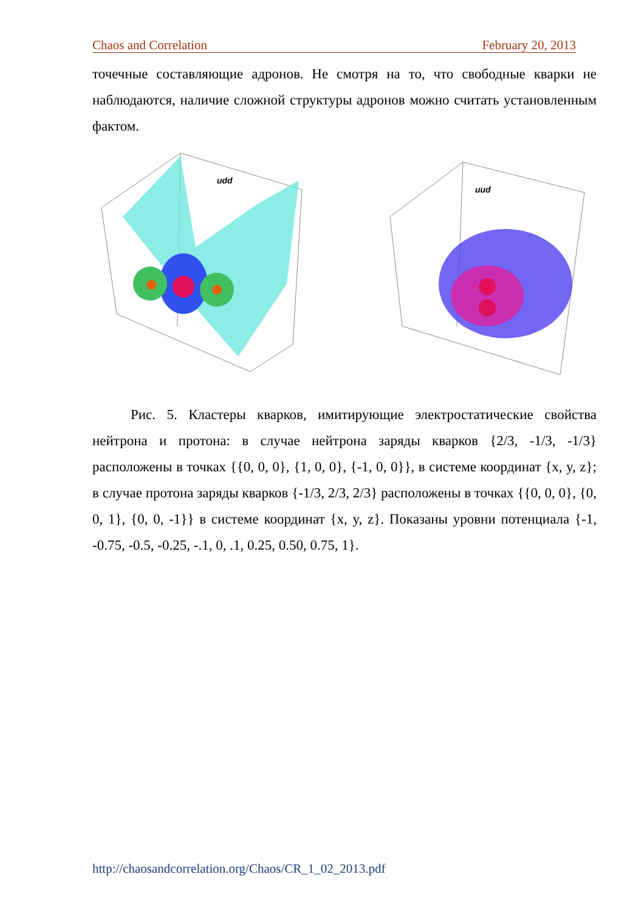Chaos and Correlation February 20, 2013
точечные составляющие адронов. Не смотря на то, что свободные кварки не наблюдаются, наличие сложной структуры адронов можно считать установленным фактом.
udd
uud
Рис. 5. Кластеры кварков, имитирующие электростатические свойства нейтрона и протона: в случае нейтрона заряды кварков {2/3, -1/3, -1/3} расположены в точках {{0, 0, 0}, {1, 0, 0}, {-1, 0, 0}}, в системе координат {x, y, z}; в случае протона заряды кварков {-1/3, 2/3, 2/3} расположены в точках {{0, 0, 0}, {0, 0, 1}, {0, 0, -1}} в системе координат {x, y, z}. Показаны уровни потенциала {-1, -0.75, -0.5, -0.25, -.1, 0, .1, 0.25, 0.50, 0.75, 1}.
http://chaosandcorrelation.org/Chaos/CR_1_02_2013.pdf